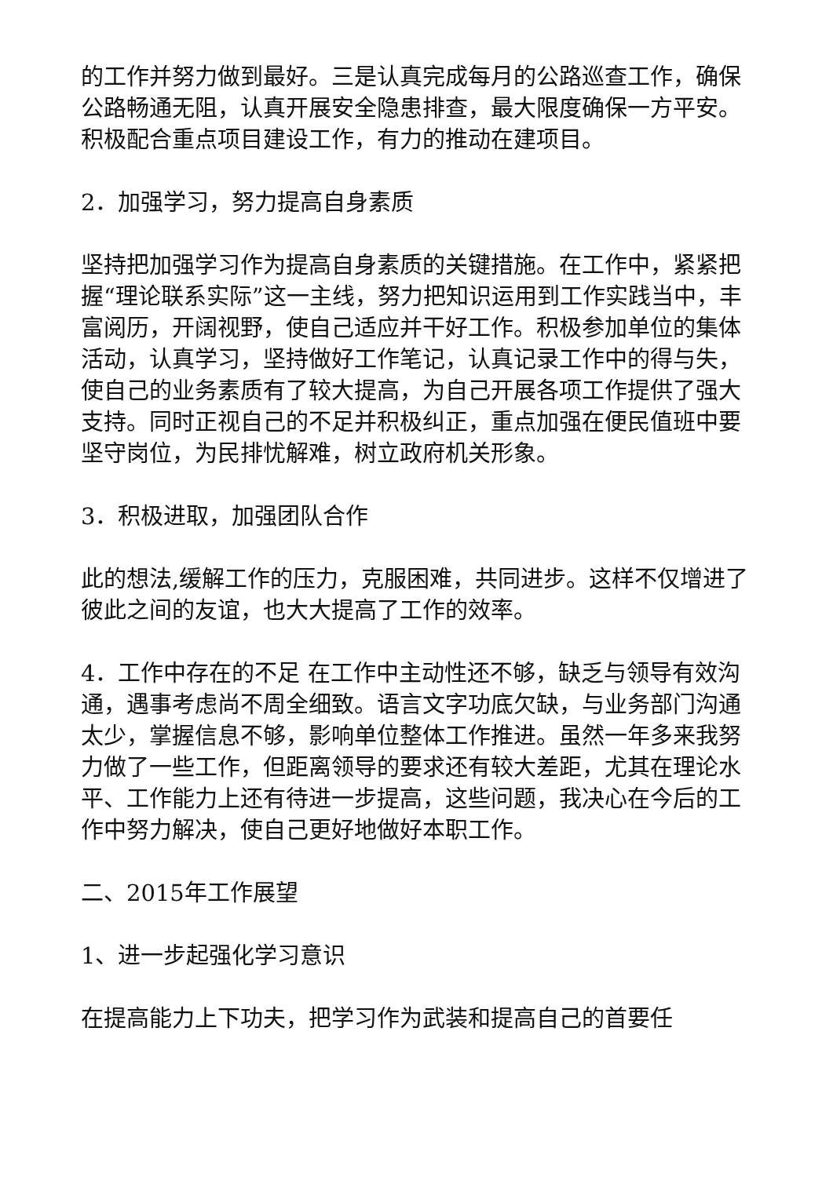的工作并努力做到最好。三是认真完成每月的公路巡查工作，确保公路畅通无阻，认真开展安全隐患排查，最大限度确保一方平安。积极配合重点项目建设工作，有力的推动在建项目。
2．加强学习，努力提高自身素质
坚持把加强学习作为提高自身素质的关键措施。在工作中，紧紧把握“理论联系实际”这一主线，努力把知识运用到工作实践当中，丰富阅历，开阔视野，使自己适应并干好工作。积极参加单位的集体活动，认真学习，坚持做好工作笔记，认真记录工作中的得与失，使自己的业务素质有了较大提高，为自己开展各项工作提供了强大支持。同时正视自己的不足并积极纠正，重点加强在便民值班中要坚守岗位，为民排忧解难，树立政府机关形象。
3．积极进取，加强团队合作
此的想法,缓解工作的压力，克服困难，共同进步。这样不仅增进了彼此之间的友谊，也大大提高了工作的效率。
4．工作中存在的不足 在工作中主动性还不够，缺乏与领导有效沟通，遇事考虑尚不周全细致。语言文字功底欠缺，与业务部门沟通太少，掌握信息不够，影响单位整体工作推进。虽然一年多来我努力做了一些工作，但距离领导的要求还有较大差距，尤其在理论水平、工作能力上还有待进一步提高，这些问题，我决心在今后的工作中努力解决，使自己更好地做好本职工作。
二、2015年工作展望
1、进一步起强化学习意识
在提高能力上下功夫，把学习作为武装和提高自己的首要任